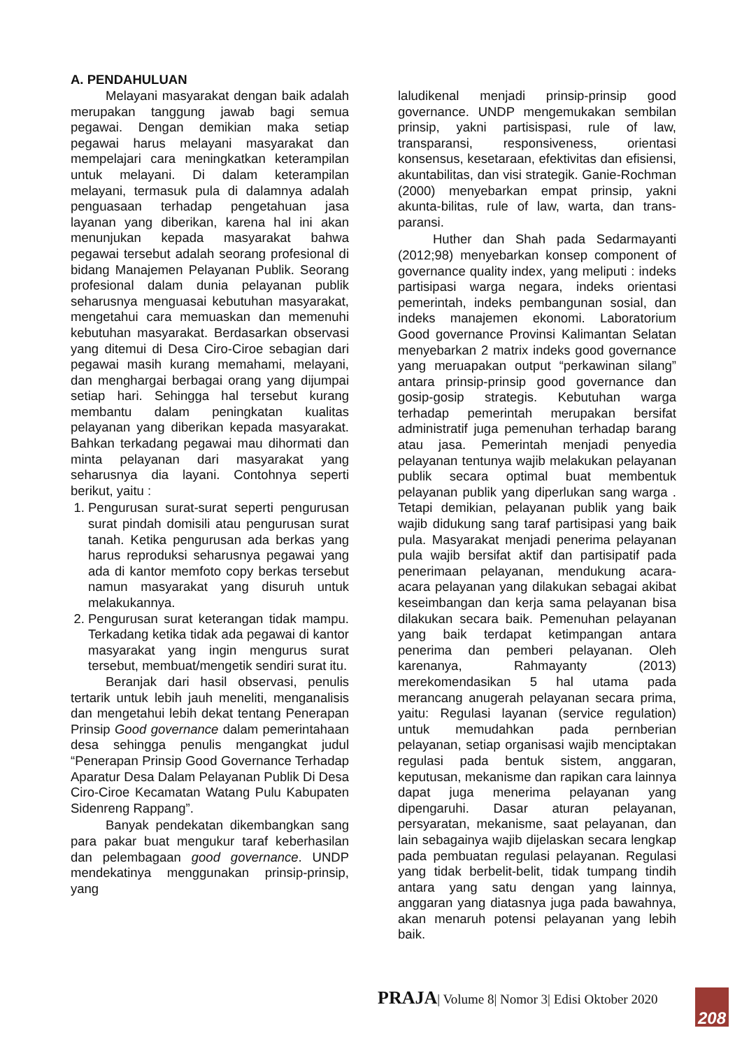A. PENDAHULUAN
Melayani masyarakat dengan baik adalah merupakan tanggung jawab bagi semua pegawai. Dengan demikian maka setiap pegawai harus melayani masyarakat dan mempelajari cara meningkatkan keterampilan untuk melayani. Di dalam keterampilan melayani, termasuk pula di dalamnya adalah penguasaan terhadap pengetahuan jasa layanan yang diberikan, karena hal ini akan menunjukan kepada masyarakat bahwa pegawai tersebut adalah seorang profesional di bidang Manajemen Pelayanan Publik. Seorang profesional dalam dunia pelayanan publik seharusnya menguasai kebutuhan masyarakat, mengetahui cara memuaskan dan memenuhi kebutuhan masyarakat. Berdasarkan observasi yang ditemui di Desa Ciro-Ciroe sebagian dari pegawai masih kurang memahami, melayani, dan menghargai berbagai orang yang dijumpai setiap hari. Sehingga hal tersebut kurang membantu dalam peningkatan kualitas pelayanan yang diberikan kepada masyarakat. Bahkan terkadang pegawai mau dihormati dan minta pelayanan dari masyarakat yang seharusnya dia layani. Contohnya seperti berikut, yaitu :
1. Pengurusan surat-surat seperti pengurusan surat pindah domisili atau pengurusan surat tanah. Ketika pengurusan ada berkas yang harus reproduksi seharusnya pegawai yang ada di kantor memfoto copy berkas tersebut namun masyarakat yang disuruh untuk melakukannya.
2. Pengurusan surat keterangan tidak mampu. Terkadang ketika tidak ada pegawai di kantor masyarakat yang ingin mengurus surat tersebut, membuat/mengetik sendiri surat itu.
Beranjak dari hasil observasi, penulis tertarik untuk lebih jauh meneliti, menganalisis dan mengetahui lebih dekat tentang Penerapan Prinsip Good governance dalam pemerintahaan desa sehingga penulis mengangkat judul “Penerapan Prinsip Good Governance Terhadap Aparatur Desa Dalam Pelayanan Publik Di Desa Ciro-Ciroe Kecamatan Watang Pulu Kabupaten Sidenreng Rappang”.
Banyak pendekatan dikembangkan sang para pakar buat mengukur taraf keberhasilan dan pelembagaan good governance. UNDP mendekatinya menggunakan prinsip-prinsip, yang
laludikenal menjadi prinsip-prinsip good governance. UNDP mengemukakan sembilan prinsip, yakni partisispasi, rule of law, transparansi, responsiveness, orientasi konsensus, kesetaraan, efektivitas dan efisiensi, akuntabilitas, dan visi strategik. Ganie-Rochman (2000) menyebarkan empat prinsip, yakni akunta-bilitas, rule of law, warta, dan trans-paransi.
Huther dan Shah pada Sedarmayanti (2012;98) menyebarkan konsep component of governance quality index, yang meliputi : indeks partisipasi warga negara, indeks orientasi pemerintah, indeks pembangunan sosial, dan indeks manajemen ekonomi. Laboratorium Good governance Provinsi Kalimantan Selatan menyebarkan 2 matrix indeks good governance yang meruapakan output “perkawinan silang” antara prinsip-prinsip good governance dan gosip-gosip strategis. Kebutuhan warga terhadap pemerintah merupakan bersifat administratif juga pemenuhan terhadap barang atau jasa. Pemerintah menjadi penyedia pelayanan tentunya wajib melakukan pelayanan publik secara optimal buat membentuk pelayanan publik yang diperlukan sang warga . Tetapi demikian, pelayanan publik yang baik wajib didukung sang taraf partisipasi yang baik pula. Masyarakat menjadi penerima pelayanan pula wajib bersifat aktif dan partisipatif pada penerimaan pelayanan, mendukung acara-acara pelayanan yang dilakukan sebagai akibat keseimbangan dan kerja sama pelayanan bisa dilakukan secara baik. Pemenuhan pelayanan yang baik terdapat ketimpangan antara penerima dan pemberi pelayanan. Oleh karenanya, Rahmayanty (2013) merekomendasikan 5 hal utama pada merancang anugerah pelayanan secara prima, yaitu: Regulasi layanan (service regulation) untuk memudahkan pada pernberian pelayanan, setiap organisasi wajib menciptakan regulasi pada bentuk sistem, anggaran, keputusan, mekanisme dan rapikan cara lainnya dapat juga menerima pelayanan yang dipengaruhi. Dasar aturan pelayanan, persyaratan, mekanisme, saat pelayanan, dan lain sebagainya wajib dijelaskan secara lengkap pada pembuatan regulasi pelayanan. Regulasi yang tidak berbelit-belit, tidak tumpang tindih antara yang satu dengan yang lainnya, anggaran yang diatasnya juga pada bawahnya, akan menaruh potensi pelayanan yang lebih baik.
PRAJA| Volume 8| Nomor 3| Edisi Oktober 2020
208